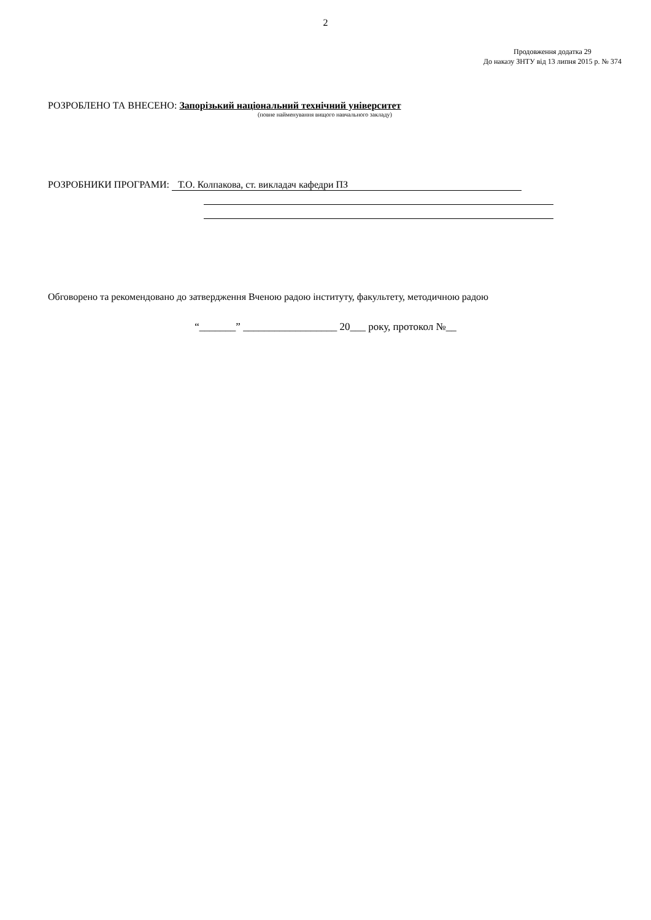2
Продовження додатка 29
До наказу ЗНТУ від 13 липня 2015 р. № 374
РОЗРОБЛЕНО ТА ВНЕСЕНО: Запорізький національний технічний університет
(повне найменування вищого навчального закладу)
РОЗРОБНИКИ ПРОГРАМИ: Т.О. Колпакова, ст. викладач кафедри ПЗ
Обговорено та рекомендовано до затвердження Вченою радою інституту, факультету, методичною радою
“_______” __________________ 20___ року, протокол №__